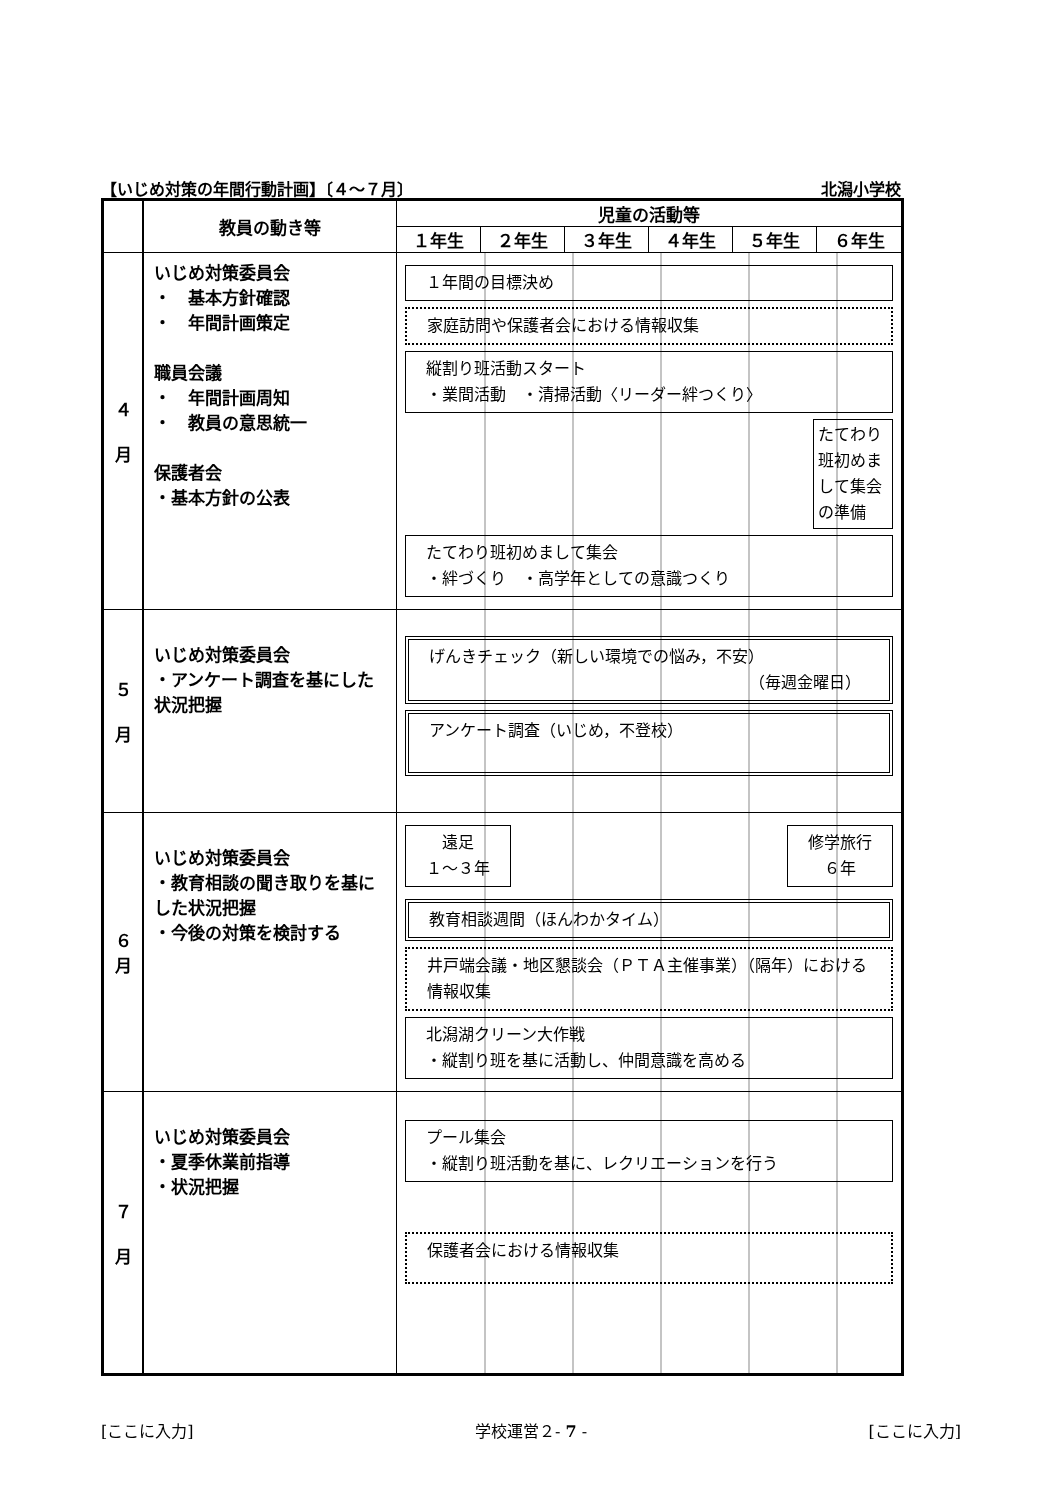【いじめ対策の年間行動計画】〔４～７月〕 北潟小学校
| | 教員の動き等 | 児童の活動等 | | | | | |
| --- | --- | --- | --- | --- | --- | --- | --- |
| | | １年生 | ２年生 | ３年生 | ４年生 | ５年生 | ６年生 |
| ４ 月 | いじめ対策委員会 ・ 基本方針確認 ・ 年間計画策定 職員会議 ・ 年間計画周知 ・ 教員の意思統一 保護者会 ・基本方針の公表 | １年間の目標決め 家庭訪問や保護者会における情報収集 縦割り班活動スタート ・業間活動 ・清掃活動〈リーダー絆つくり〉 たてわり班初めまして集会の準備 たてわり班初めまして集会 ・絆づくり ・高学年としての意識つくり | | | | | |
| ５ 月 | いじめ対策委員会 ・アンケート調査を基にした状況把握 | げんきチェック（新しい環境での悩み，不安） （毎週金曜日） アンケート調査（いじめ，不登校） | | | | | |
| ６ 月 | いじめ対策委員会 ・教育相談の聞き取りを基にした状況把握 ・今後の対策を検討する | 遠足 １～３年 修学旅行 ６年 教育相談週間（ほんわかタイム） 井戸端会議・地区懇談会（ＰＴＡ主催事業）（隔年）における情報収集 北潟湖クリーン大作戦 ・縦割り班を基に活動し、仲間意識を高める | | | | | |
| ７ 月 | いじめ対策委員会 ・夏季休業前指導 ・状況把握 | プール集会 ・縦割り班活動を基に、レクリエーションを行う 保護者会における情報収集 | | | | | |
[ここに入力] 学校運営２- 7 - [ここに入力]